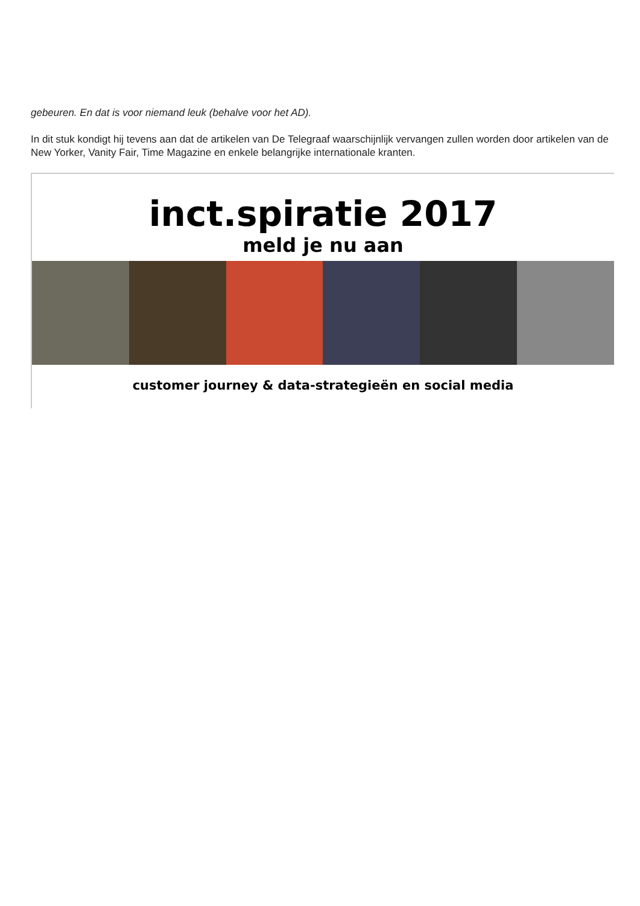gebeuren. En dat is voor niemand leuk (behalve voor het AD).
In dit stuk kondigt hij tevens aan dat de artikelen van De Telegraaf waarschijnlijk vervangen zullen worden door artikelen van de New Yorker, Vanity Fair, Time Magazine en enkele belangrijke internationale kranten.
inct.spiratie 2017
meld je nu aan
customer journey & data-strategieën en social media